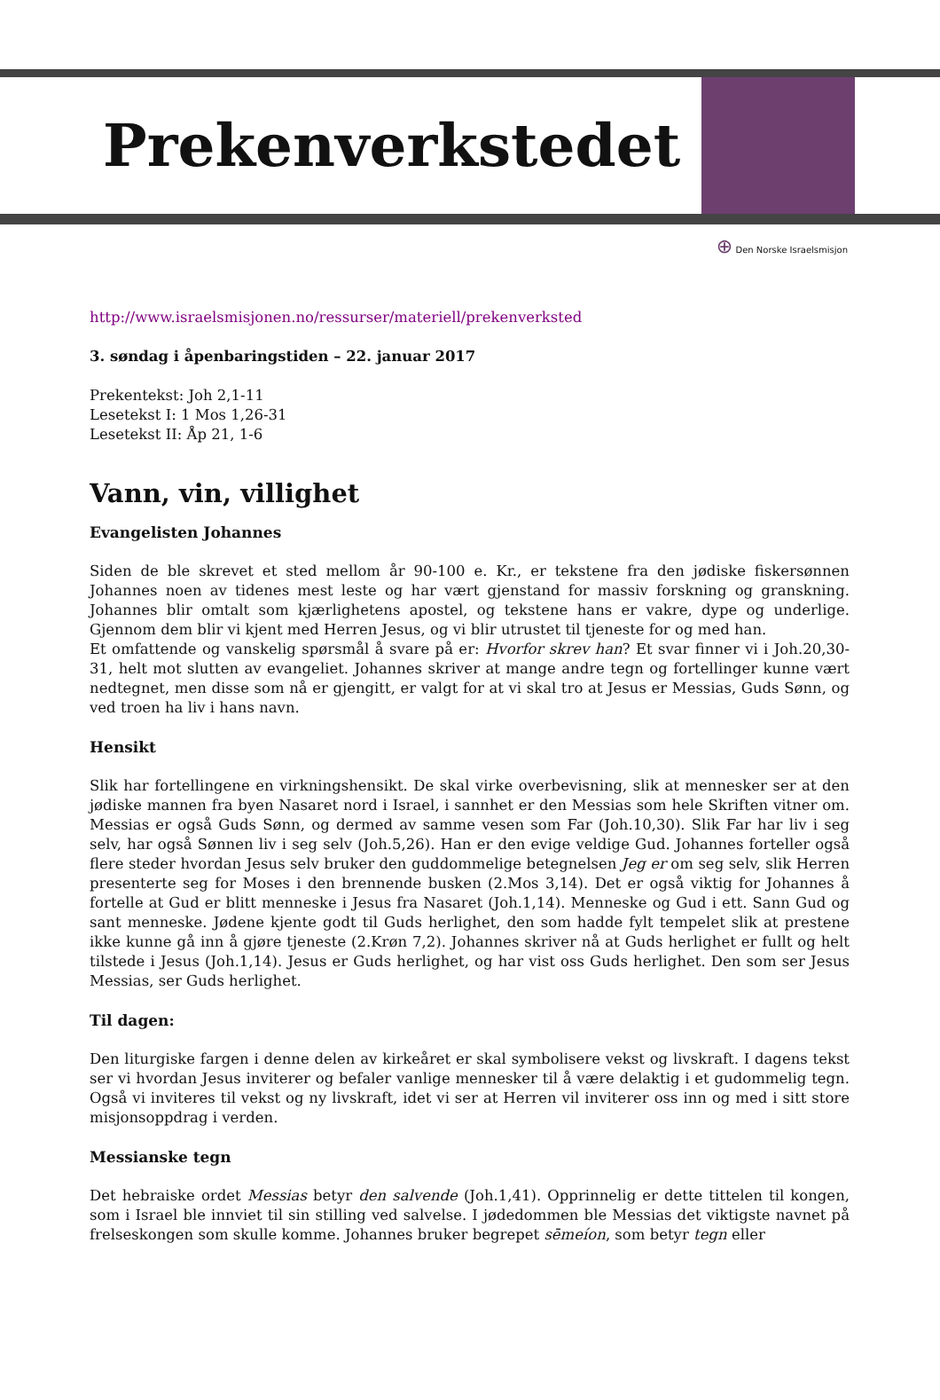Prekenverkstedet
⊕ Den Norske Israelsmisjon
http://www.israelsmisjonen.no/ressurser/materiell/prekenverksted
3. søndag i åpenbaringstiden – 22. januar 2017
Prekentekst: Joh 2,1-11
Lesetekst I: 1 Mos 1,26-31
Lesetekst II: Åp 21, 1-6
Vann, vin, villighet
Evangelisten Johannes
Siden de ble skrevet et sted mellom år 90-100 e. Kr., er tekstene fra den jødiske fiskersønnen Johannes noen av tidenes mest leste og har vært gjenstand for massiv forskning og granskning. Johannes blir omtalt som kjærlighetens apostel, og tekstene hans er vakre, dype og underlige. Gjennom dem blir vi kjent med Herren Jesus, og vi blir utrustet til tjeneste for og med han.
Et omfattende og vanskelig spørsmål å svare på er: Hvorfor skrev han? Et svar finner vi i Joh.20,30-31, helt mot slutten av evangeliet. Johannes skriver at mange andre tegn og fortellinger kunne vært nedtegnet, men disse som nå er gjengitt, er valgt for at vi skal tro at Jesus er Messias, Guds Sønn, og ved troen ha liv i hans navn.
Hensikt
Slik har fortellingene en virkningshensikt. De skal virke overbevisning, slik at mennesker ser at den jødiske mannen fra byen Nasaret nord i Israel, i sannhet er den Messias som hele Skriften vitner om. Messias er også Guds Sønn, og dermed av samme vesen som Far (Joh.10,30). Slik Far har liv i seg selv, har også Sønnen liv i seg selv (Joh.5,26). Han er den evige veldige Gud. Johannes forteller også flere steder hvordan Jesus selv bruker den guddommelige betegnelsen Jeg er om seg selv, slik Herren presenterte seg for Moses i den brennende busken (2.Mos 3,14). Det er også viktig for Johannes å fortelle at Gud er blitt menneske i Jesus fra Nasaret (Joh.1,14). Menneske og Gud i ett. Sann Gud og sant menneske. Jødene kjente godt til Guds herlighet, den som hadde fylt tempelet slik at prestene ikke kunne gå inn å gjøre tjeneste (2.Krøn 7,2). Johannes skriver nå at Guds herlighet er fullt og helt tilstede i Jesus (Joh.1,14). Jesus er Guds herlighet, og har vist oss Guds herlighet. Den som ser Jesus Messias, ser Guds herlighet.
Til dagen:
Den liturgiske fargen i denne delen av kirkeåret er skal symbolisere vekst og livskraft. I dagens tekst ser vi hvordan Jesus inviterer og befaler vanlige mennesker til å være delaktig i et gudommelig tegn. Også vi inviteres til vekst og ny livskraft, idet vi ser at Herren vil inviterer oss inn og med i sitt store misjonsoppdrag i verden.
Messianske tegn
Det hebraiske ordet Messias betyr den salvende (Joh.1,41). Opprinnelig er dette tittelen til kongen, som i Israel ble innviet til sin stilling ved salvelse. I jødedommen ble Messias det viktigste navnet på frelseskongen som skulle komme. Johannes bruker begrepet sēmeíon, som betyr tegn eller